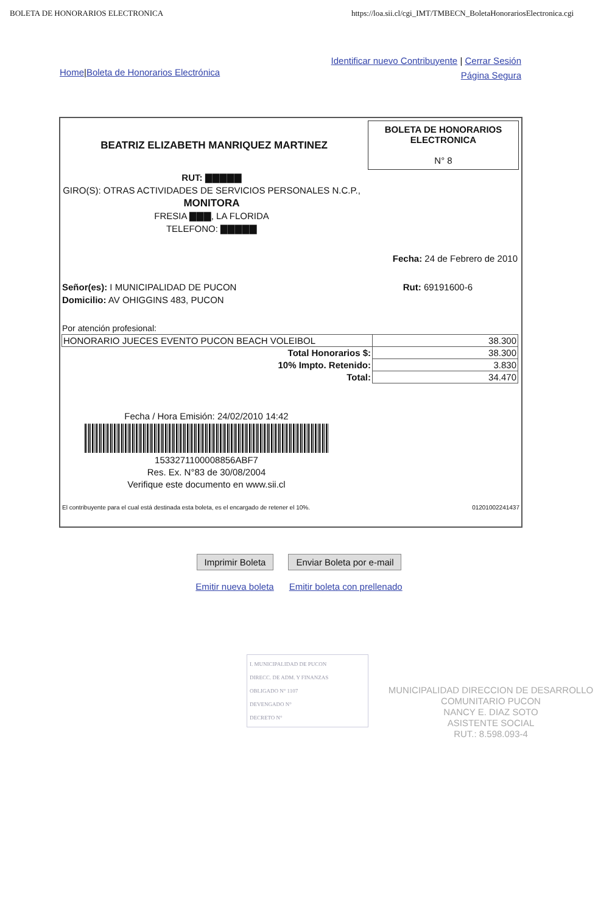BOLETA DE HONORARIOS ELECTRONICA https://loa.sii.cl/cgi_IMT/TMBECN_BoletaHonorariosElectronica.cgi
Home|Boleta de Honorarios Electrónica
Identificar nuevo Contribuyente | Cerrar Sesión
Página Segura
BEATRIZ ELIZABETH MANRIQUEZ MARTINEZ
BOLETA DE HONORARIOS
ELECTRONICA
N° 8
RUT: ▇▇▇▇▇
GIRO(S): OTRAS ACTIVIDADES DE SERVICIOS PERSONALES N.C.P.,
MONITORA
FRESIA ▇▇▇, LA FLORIDA
TELEFONO: ▇▇▇▇▇
Fecha: 24 de Febrero de 2010
Señor(es): I MUNICIPALIDAD DE PUCON
Domicilio: AV OHIGGINS 483, PUCON
Rut: 69191600-6
Por atención profesional:
| HONORARIO JUECES EVENTO PUCON BEACH VOLEIBOL | 38.300 |
| Total Honorarios $: | 38.300 |
| 10% Impto. Retenido: | 3.830 |
| Total: | 34.470 |
Fecha / Hora Emisión: 24/02/2010 14:42
1533271100008856ABF7
Res. Ex. N°83 de 30/08/2004
Verifique este documento en www.sii.cl
El contribuyente para el cual está destinada esta boleta, es el encargado de retener el 10%. 01201002241437
Imprimir Boleta Enviar Boleta por e-mail
Emitir nueva boleta Emitir boleta con prellenado
I. MUNICIPALIDAD DE PUCON
DIRECC. DE ADM. Y FINANZAS
OBLIGADO N° 1107
DEVENGADO N°
DECRETO N°
MUNICIPALIDAD DIRECCION DE DESARROLLO COMUNITARIO PUCON
NANCY E. DIAZ SOTO
ASISTENTE SOCIAL
RUT.: 8.598.093-4